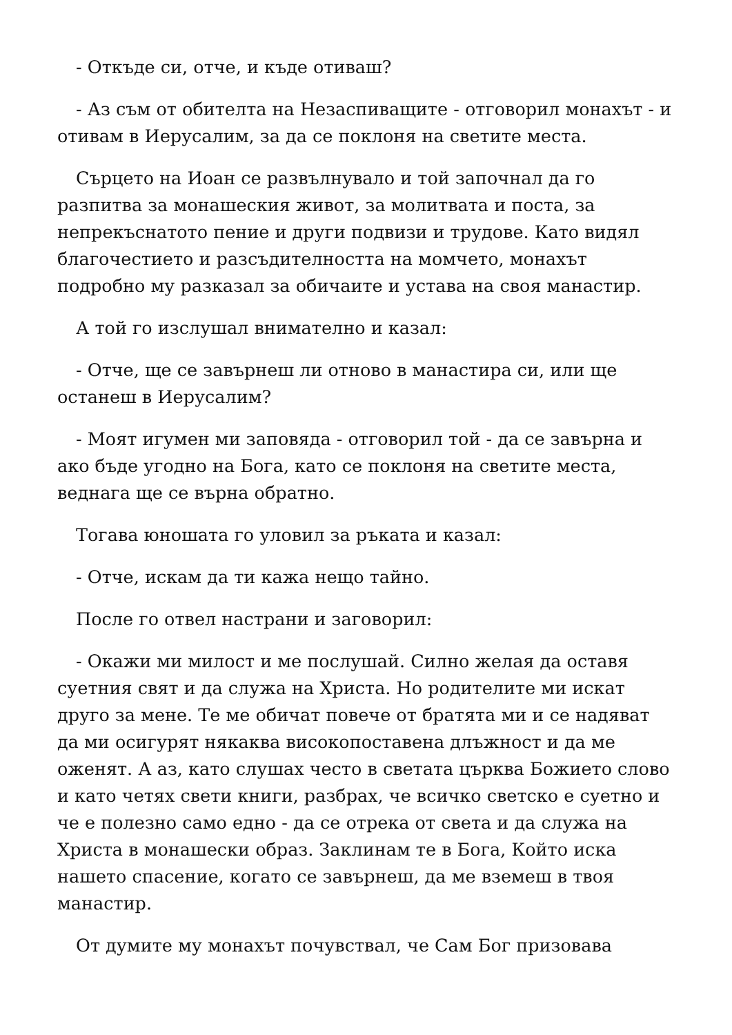- Откъде си, отче, и къде отиваш?
- Аз съм от обителта на Незаспиващите - отговорил монахът - и отивам в Иерусалим, за да се поклоня на светите места.
Сърцето на Иоан се развълнувало и той започнал да го разпитва за монашеския живот, за молитвата и поста, за непрекъснатото пение и други подвизи и трудове. Като видял благочестието и разсъдителността на момчето, монахът подробно му разказал за обичаите и устава на своя манастир.
А той го изслушал внимателно и казал:
- Отче, ще се завърнеш ли отново в манастира си, или ще останеш в Иерусалим?
- Моят игумен ми заповяда - отговорил той - да се завърна и ако бъде угодно на Бога, като се поклоня на светите места, веднага ще се върна обратно.
Тогава юношата го уловил за ръката и казал:
- Отче, искам да ти кажа нещо тайно.
После го отвел настрани и заговорил:
- Окажи ми милост и ме послушай. Силно желая да оставя суетния свят и да служа на Христа. Но родителите ми искат друго за мене. Те ме обичат повече от братята ми и се надяват да ми осигурят някаква високопоставена длъжност и да ме оженят. А аз, като слушах често в светата църква Божието слово и като четях свети книги, разбрах, че всичко светско е суетно и че е полезно само едно - да се отрека от света и да служа на Христа в монашески образ. Заклинам те в Бога, Който иска нашето спасение, когато се завърнеш, да ме вземеш в твоя манастир.
От думите му монахът почувствал, че Сам Бог призовава